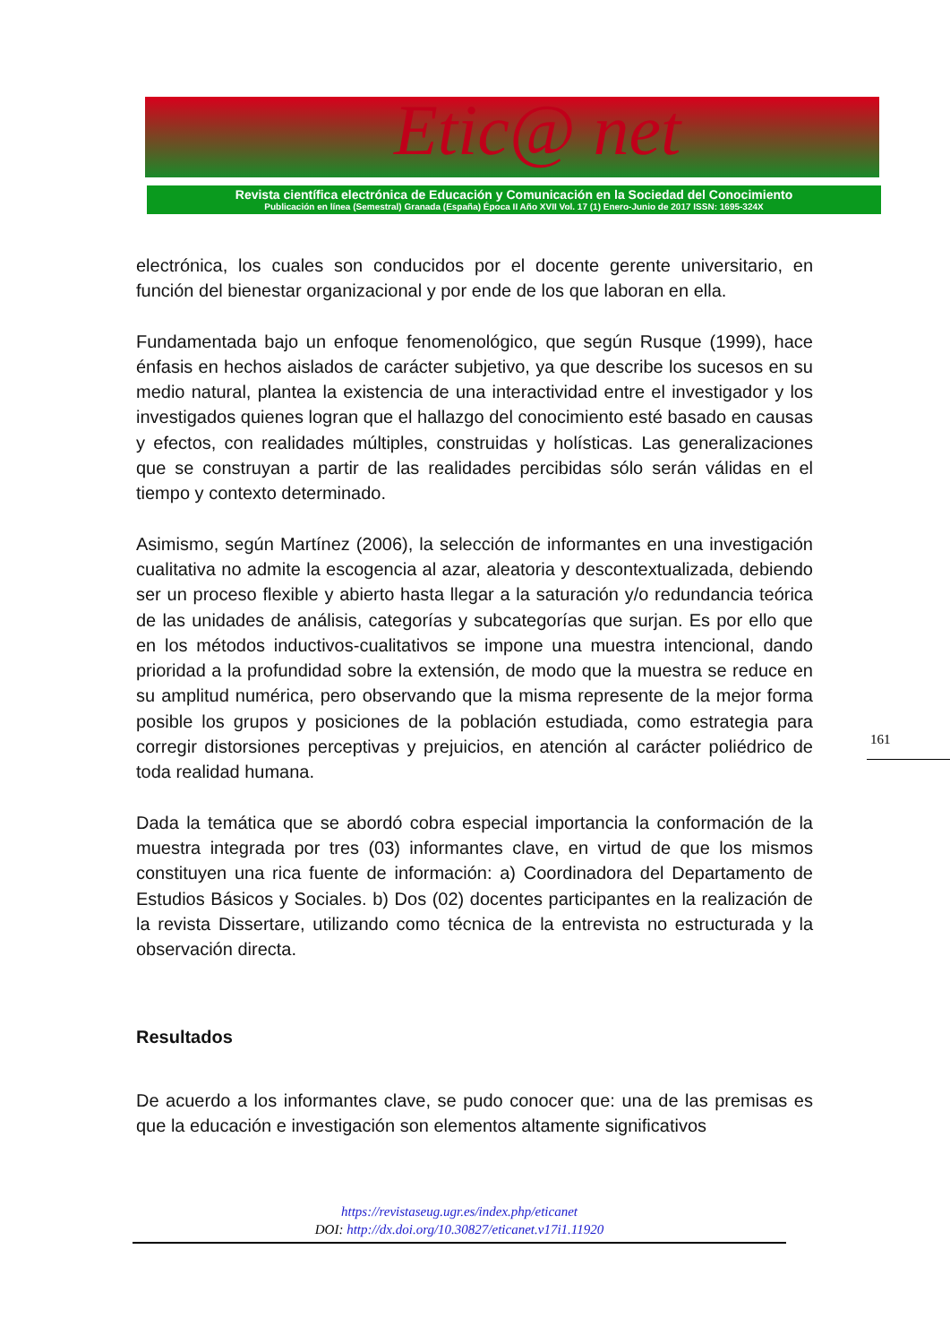Etic@ net
Revista científica electrónica de Educación y Comunicación en la Sociedad del Conocimiento
Publicación en línea (Semestral) Granada (España) Época II Año XVII Vol. 17 (1) Enero-Junio de 2017 ISSN: 1695-324X
electrónica, los cuales son conducidos por el docente gerente universitario, en función del bienestar organizacional y por ende de los que laboran en ella.
Fundamentada bajo un enfoque fenomenológico, que según Rusque (1999), hace énfasis en hechos aislados de carácter subjetivo, ya que describe los sucesos en su medio natural, plantea la existencia de una interactividad entre el investigador y los investigados quienes logran que el hallazgo del conocimiento esté basado en causas y efectos, con realidades múltiples, construidas y holísticas. Las generalizaciones que se construyan a partir de las realidades percibidas sólo serán válidas en el tiempo y contexto determinado.
Asimismo, según Martínez (2006), la selección de informantes en una investigación cualitativa no admite la escogencia al azar, aleatoria y descontextualizada, debiendo ser un proceso flexible y abierto hasta llegar a la saturación y/o redundancia teórica de las unidades de análisis, categorías y subcategorías que surjan. Es por ello que en los métodos inductivos-cualitativos se impone una muestra intencional, dando prioridad a la profundidad sobre la extensión, de modo que la muestra se reduce en su amplitud numérica, pero observando que la misma represente de la mejor forma posible los grupos y posiciones de la población estudiada, como estrategia para corregir distorsiones perceptivas y prejuicios, en atención al carácter poliédrico de toda realidad humana.
Dada la temática que se abordó cobra especial importancia la conformación de la muestra integrada por tres (03) informantes clave, en virtud de que los mismos constituyen una rica fuente de información: a) Coordinadora del Departamento de Estudios Básicos y Sociales. b) Dos (02) docentes participantes en la realización de la revista Dissertare, utilizando como técnica de la entrevista no estructurada y la observación directa.
Resultados
De acuerdo a los informantes clave, se pudo conocer que: una de las premisas es que la educación e investigación son elementos altamente significativos
161
https://revistaseug.ugr.es/index.php/eticanet
DOI: http://dx.doi.org/10.30827/eticanet.v17i1.11920